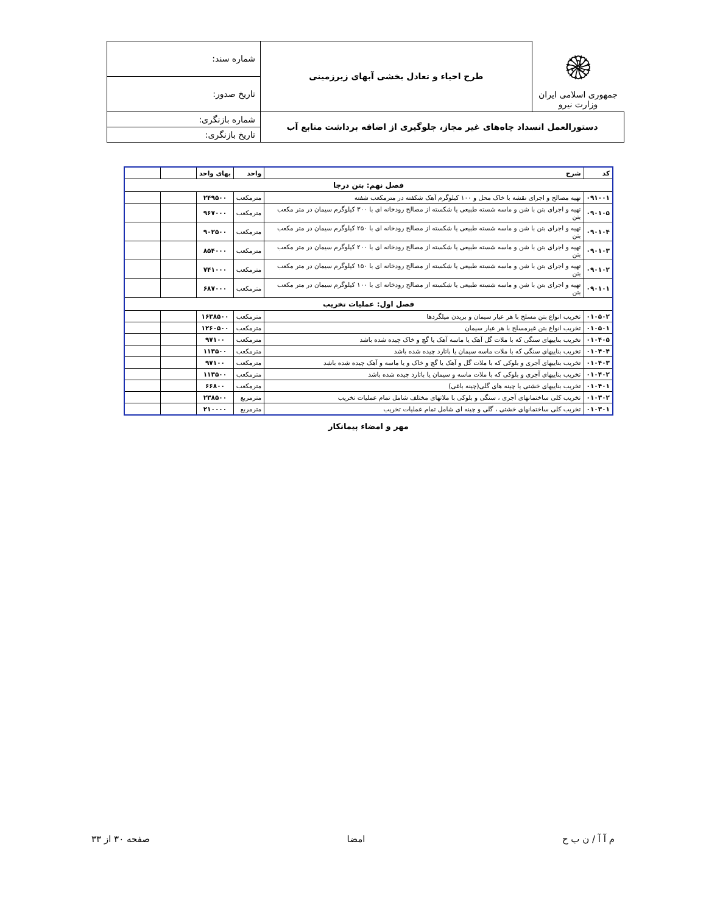| ۞ جمهوری اسلامی ایران وزارت نیرو | طرح احیاء و تعادل بخشی آبهای زیرزمینی | شماره سند: |
| | | تاریخ صدور: |
| دستورالعمل انسداد چاه‌های غیر مجاز، جلوگیری از اضافه برداشت منابع آب | | شماره بازنگری: |
| | | تاریخ بازنگری: |
| کد | شرح | واحد | بهای واحد | | |
| --- | --- | --- | --- | --- | --- |
| فصل نهم: بتن درجا | | | | | |
| ۰۹۱۰۰۱ | تهیه مصالح و اجرای نقشه با خاک محل و ۱۰۰ کیلوگرم آهک شکفته در مترمکعب شفته | مترمکعب | ۲۴۹۵۰۰ | | |
| ۰۹۰۱۰۵ | تهیه و اجرای بتن با شن و ماسه شسته طبیعی یا شکسته از مصالح رودخانه ای با ۳۰۰ کیلوگرم سیمان در متر مکعب بتن | مترمکعب | ۹۶۷۰۰۰ | | |
| ۰۹۰۱۰۴ | تهیه و اجرای بتن با شن و ماسه شسته طبیعی یا شکسته از مصالح رودخانه ای با ۲۵۰ کیلوگرم سیمان در متر مکعب بتن | مترمکعب | ۹۰۲۵۰۰ | | |
| ۰۹۰۱۰۳ | تهیه و اجرای بتن با شن و ماسه شسته طبیعی یا شکسته از مصالح رودخانه ای با ۲۰۰ کیلوگرم سیمان در متر مکعب بتن | مترمکعب | ۸۵۴۰۰۰ | | |
| ۰۹۰۱۰۲ | تهیه و اجرای بتن با شن و ماسه شسته طبیعی یا شکسته از مصالح رودخانه ای با ۱۵۰ کیلوگرم سیمان در متر مکعب بتن | مترمکعب | ۷۴۱۰۰۰ | | |
| ۰۹۰۱۰۱ | تهیه و اجرای بتن با شن و ماسه شسته طبیعی یا شکسته از مصالح رودخانه ای با ۱۰۰ کیلوگرم سیمان در متر مکعب بتن | مترمکعب | ۶۸۷۰۰۰ | | |
| فصل اول: عملیات تخریب | | | | | |
| ۰۱۰۵۰۲ | تخریب انواع بتن مسلح با هر عیار سیمان و بریدن میلگردها | مترمکعب | ۱۶۳۸۵۰۰ | | |
| ۰۱۰۵۰۱ | تخریب انواع بتن غیرمسلح با هر عیار سیمان | مترمکعب | ۱۲۶۰۵۰۰ | | |
| ۰۱۰۴۰۵ | تخریب بناییهای سنگی که با ملات گل آهک یا ماسه آهک یا گچ و خاک چیده شده باشد | مترمکعب | ۹۷۱۰۰ | | |
| ۰۱۰۴۰۴ | تخریب بناییهای سنگی که با ملات ماسه سیمان یا باتارد چیده شده باشد | مترمکعب | ۱۱۳۵۰۰ | | |
| ۰۱۰۴۰۳ | تخریب بناییهای آجری و بلوکی که با ملات گل و آهک یا گچ و خاک و یا ماسه و آهک چیده شده باشد | مترمکعب | ۹۷۱۰۰ | | |
| ۰۱۰۴۰۲ | تخریب بناییهای آجری و بلوکی که با ملات ماسه و سیمان یا باتارد چیده شده باشد | مترمکعب | ۱۱۳۵۰۰ | | |
| ۰۱۰۴۰۱ | تخریب بناییهای خشتی یا چینه های گلی(چینه باغی) | مترمکعب | ۶۶۸۰۰ | | |
| ۰۱۰۳۰۲ | تخریب کلی ساختمانهای آجری ، سنگی و بلوکی با ملاتهای مختلف شامل تمام عملیات تخریب | مترمربع | ۲۳۸۵۰۰ | | |
| ۰۱۰۳۰۱ | تخریب کلی ساختمانهای خشتی ، گلی و چینه ای شامل تمام عملیات تخریب | مترمربع | ۲۱۰۰۰۰ | | |
مهر و امضاء پیمانکار
م آ آ / ن ب ح امضا صفحه ۳۰ از ۳۳